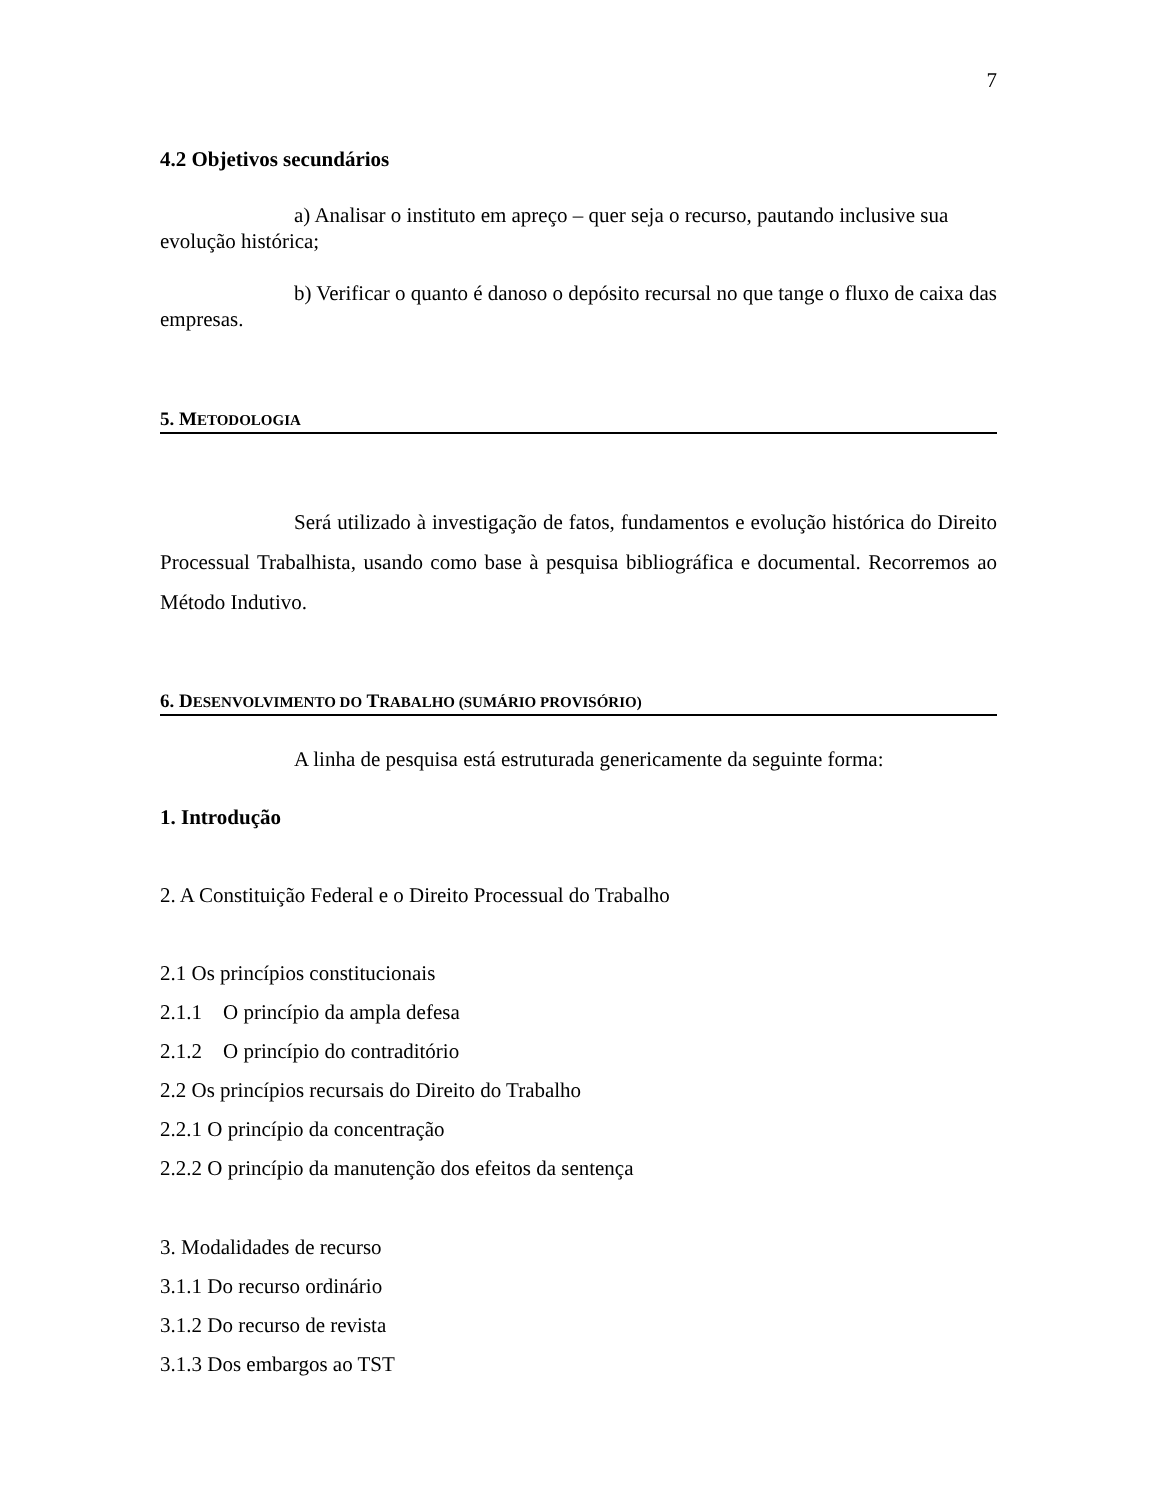7
4.2 Objetivos secundários
a) Analisar o instituto em apreço – quer seja o recurso, pautando inclusive sua evolução histórica;
b) Verificar o quanto é danoso o depósito recursal no que tange o fluxo de caixa das empresas.
5. METODOLOGIA
Será utilizado à investigação de fatos, fundamentos e evolução histórica do Direito Processual Trabalhista, usando como base à pesquisa bibliográfica e documental. Recorremos ao Método Indutivo.
6. DESENVOLVIMENTO DO TRABALHO (SUMÁRIO PROVISÓRIO)
A linha de pesquisa está estruturada genericamente da seguinte forma:
1. Introdução
2. A Constituição Federal e o Direito Processual do Trabalho
2.1 Os princípios constitucionais
2.1.1 O princípio da ampla defesa
2.1.2 O princípio do contraditório
2.2 Os princípios recursais do Direito do Trabalho
2.2.1 O princípio da concentração
2.2.2 O princípio da manutenção dos efeitos da sentença
3. Modalidades de recurso
3.1.1 Do recurso ordinário
3.1.2 Do recurso de revista
3.1.3 Dos embargos ao TST